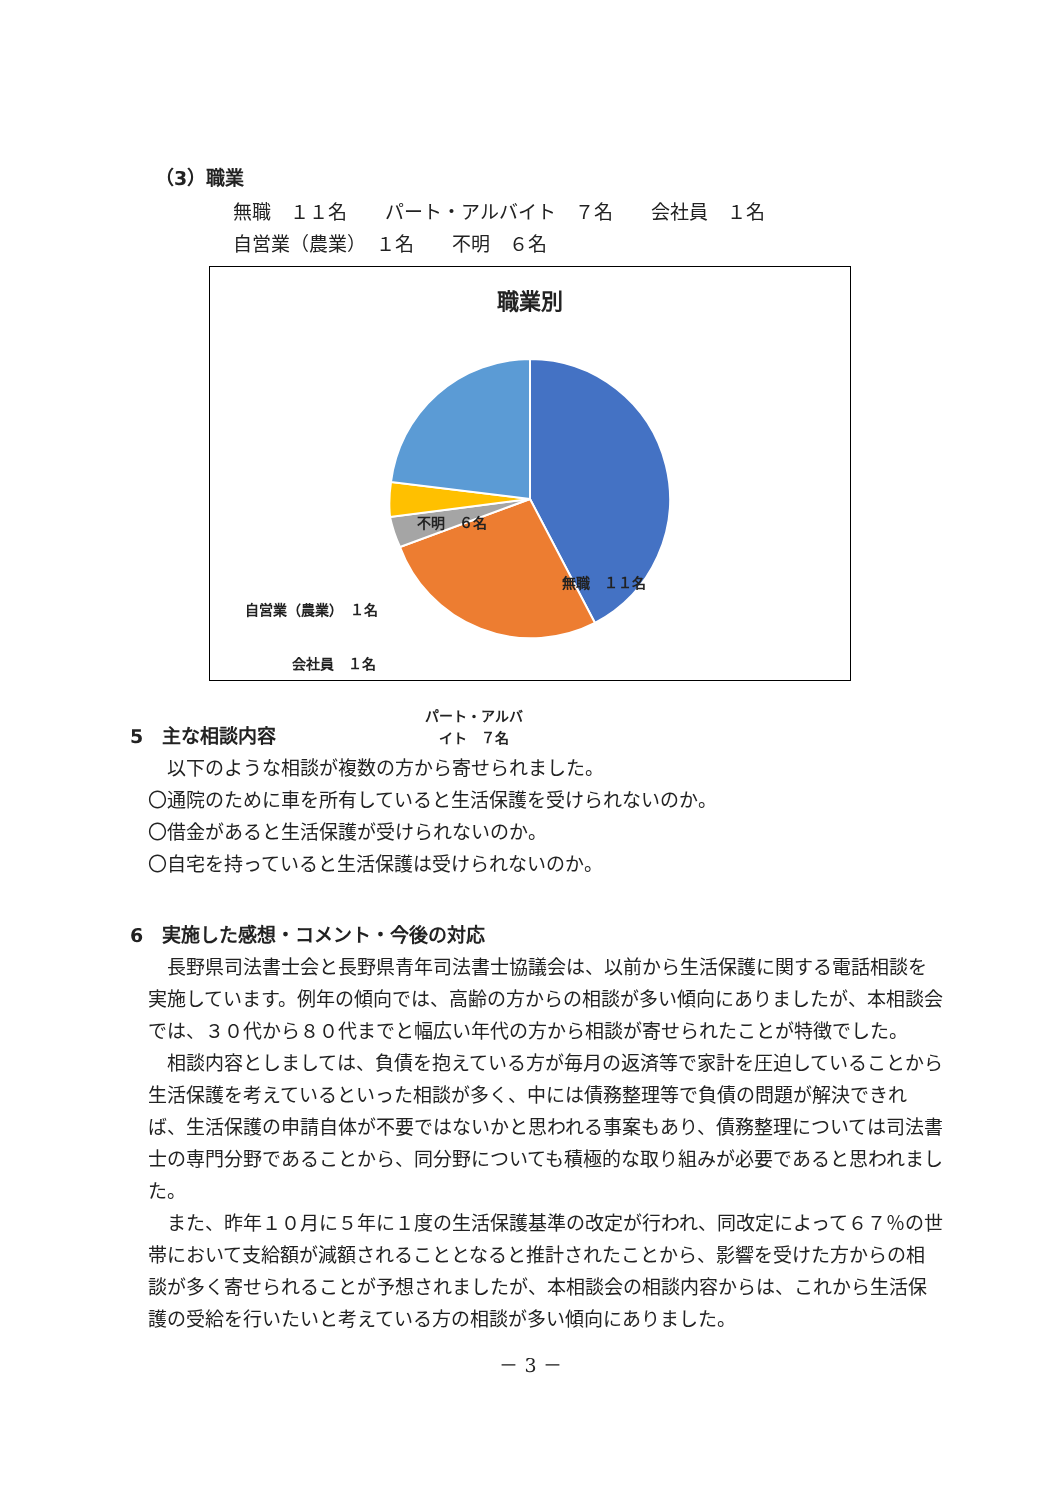（3）職業
無職　１１名　　パート・アルバイト　７名　　会社員　１名
自営業（農業）　１名　　不明　６名
職業別
無職　１１名
不明　６名
自営業（農業）　１名
会社員　１名
パート・アルバ
イト　７名
5　主な相談内容
　以下のような相談が複数の方から寄せられました。
〇通院のために車を所有していると生活保護を受けられないのか。
〇借金があると生活保護が受けられないのか。
〇自宅を持っていると生活保護は受けられないのか。
6　実施した感想・コメント・今後の対応
　長野県司法書士会と長野県青年司法書士協議会は、以前から生活保護に関する電話相談を実施しています。例年の傾向では、高齢の方からの相談が多い傾向にありましたが、本相談会では、３０代から８０代までと幅広い年代の方から相談が寄せられたことが特徴でした。
　相談内容としましては、負債を抱えている方が毎月の返済等で家計を圧迫していることから生活保護を考えているといった相談が多く、中には債務整理等で負債の問題が解決できれば、生活保護の申請自体が不要ではないかと思われる事案もあり、債務整理については司法書士の専門分野であることから、同分野についても積極的な取り組みが必要であると思われました。
　また、昨年１０月に５年に１度の生活保護基準の改定が行われ、同改定によって６７％の世帯において支給額が減額されることとなると推計されたことから、影響を受けた方からの相談が多く寄せられることが予想されましたが、本相談会の相談内容からは、これから生活保護の受給を行いたいと考えている方の相談が多い傾向にありました。
－ 3 －